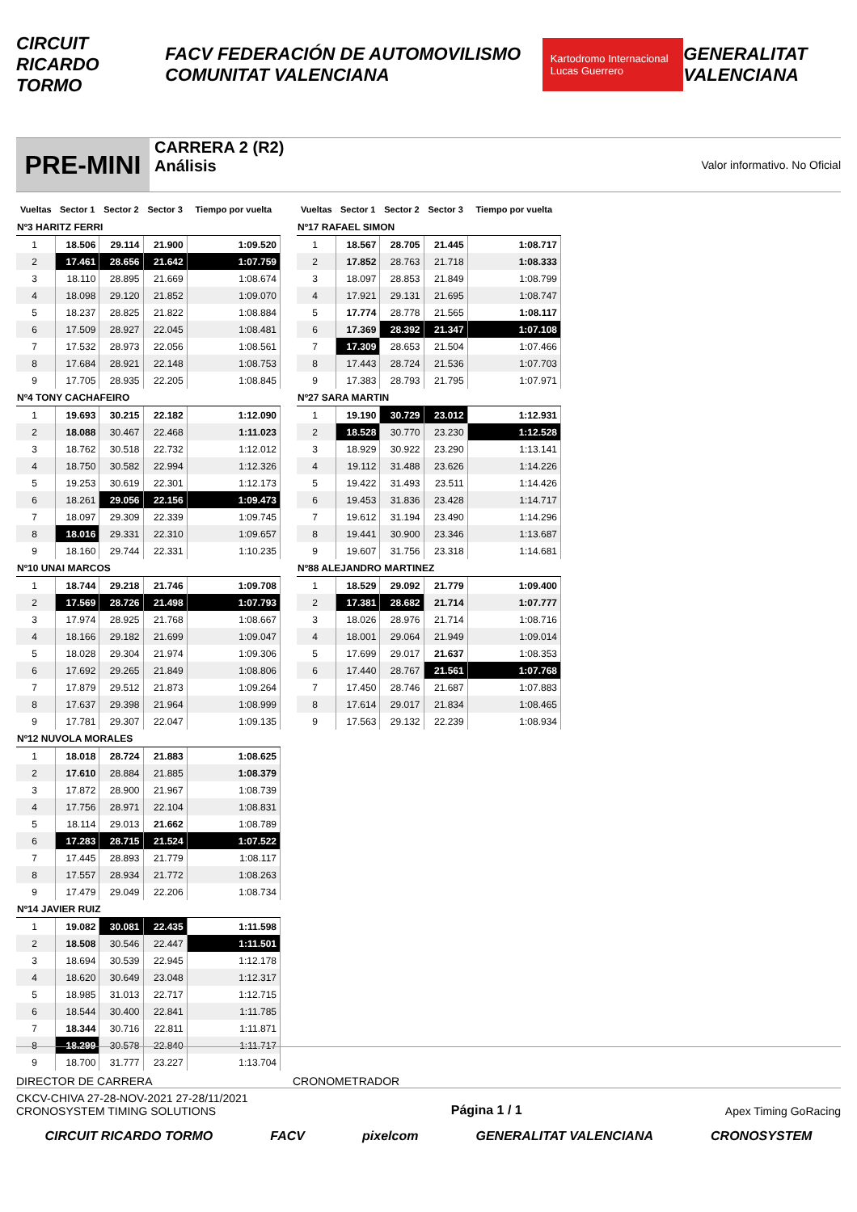CIRCUIT RICARDO TORMO FACV FEDERACIÓN DE AUTOMOVILISMO COMUNITAT VALENCIANA Kartodromo Internacional Lucas Guerrero GENERALITAT VALENCIANA
PRE-MINI
CARRERA 2 (R2)
Análisis
Valor informativo. No Oficial
| Vueltas | Sector 1 | Sector 2 | Sector 3 | Tiempo por vuelta |
| --- | --- | --- | --- | --- |
| Nº3 HARITZ FERRI | | | | |
| 1 | 18.506 | 29.114 | 21.900 | 1:09.520 |
| 2 | 17.461 | 28.656 | 21.642 | 1:07.759 |
| 3 | 18.110 | 28.895 | 21.669 | 1:08.674 |
| 4 | 18.098 | 29.120 | 21.852 | 1:09.070 |
| 5 | 18.237 | 28.825 | 21.822 | 1:08.884 |
| 6 | 17.509 | 28.927 | 22.045 | 1:08.481 |
| 7 | 17.532 | 28.973 | 22.056 | 1:08.561 |
| 8 | 17.684 | 28.921 | 22.148 | 1:08.753 |
| 9 | 17.705 | 28.935 | 22.205 | 1:08.845 |
| Nº4 TONY CACHAFEIRO | | | | |
| 1 | 19.693 | 30.215 | 22.182 | 1:12.090 |
| 2 | 18.088 | 30.467 | 22.468 | 1:11.023 |
| 3 | 18.762 | 30.518 | 22.732 | 1:12.012 |
| 4 | 18.750 | 30.582 | 22.994 | 1:12.326 |
| 5 | 19.253 | 30.619 | 22.301 | 1:12.173 |
| 6 | 18.261 | 29.056 | 22.156 | 1:09.473 |
| 7 | 18.097 | 29.309 | 22.339 | 1:09.745 |
| 8 | 18.016 | 29.331 | 22.310 | 1:09.657 |
| 9 | 18.160 | 29.744 | 22.331 | 1:10.235 |
| Nº10 UNAI MARCOS | | | | |
| 1 | 18.744 | 29.218 | 21.746 | 1:09.708 |
| 2 | 17.569 | 28.726 | 21.498 | 1:07.793 |
| 3 | 17.974 | 28.925 | 21.768 | 1:08.667 |
| 4 | 18.166 | 29.182 | 21.699 | 1:09.047 |
| 5 | 18.028 | 29.304 | 21.974 | 1:09.306 |
| 6 | 17.692 | 29.265 | 21.849 | 1:08.806 |
| 7 | 17.879 | 29.512 | 21.873 | 1:09.264 |
| 8 | 17.637 | 29.398 | 21.964 | 1:08.999 |
| 9 | 17.781 | 29.307 | 22.047 | 1:09.135 |
| Nº12 NUVOLA MORALES | | | | |
| 1 | 18.018 | 28.724 | 21.883 | 1:08.625 |
| 2 | 17.610 | 28.884 | 21.885 | 1:08.379 |
| 3 | 17.872 | 28.900 | 21.967 | 1:08.739 |
| 4 | 17.756 | 28.971 | 22.104 | 1:08.831 |
| 5 | 18.114 | 29.013 | 21.662 | 1:08.789 |
| 6 | 17.283 | 28.715 | 21.524 | 1:07.522 |
| 7 | 17.445 | 28.893 | 21.779 | 1:08.117 |
| 8 | 17.557 | 28.934 | 21.772 | 1:08.263 |
| 9 | 17.479 | 29.049 | 22.206 | 1:08.734 |
| Nº14 JAVIER RUIZ | | | | |
| 1 | 19.082 | 30.081 | 22.435 | 1:11.598 |
| 2 | 18.508 | 30.546 | 22.447 | 1:11.501 |
| 3 | 18.694 | 30.539 | 22.945 | 1:12.178 |
| 4 | 18.620 | 30.649 | 23.048 | 1:12.317 |
| 5 | 18.985 | 31.013 | 22.717 | 1:12.715 |
| 6 | 18.544 | 30.400 | 22.841 | 1:11.785 |
| 7 | 18.344 | 30.716 | 22.811 | 1:11.871 |
| 8 | 18.299 | 30.578 | 22.840 | 1:11.717 |
| 9 | 18.700 | 31.777 | 23.227 | 1:13.704 |
| Vueltas | Sector 1 | Sector 2 | Sector 3 | Tiempo por vuelta |
| --- | --- | --- | --- | --- |
| Nº17 RAFAEL SIMON | | | | |
| 1 | 18.567 | 28.705 | 21.445 | 1:08.717 |
| 2 | 17.852 | 28.763 | 21.718 | 1:08.333 |
| 3 | 18.097 | 28.853 | 21.849 | 1:08.799 |
| 4 | 17.921 | 29.131 | 21.695 | 1:08.747 |
| 5 | 17.774 | 28.778 | 21.565 | 1:08.117 |
| 6 | 17.369 | 28.392 | 21.347 | 1:07.108 |
| 7 | 17.309 | 28.653 | 21.504 | 1:07.466 |
| 8 | 17.443 | 28.724 | 21.536 | 1:07.703 |
| 9 | 17.383 | 28.793 | 21.795 | 1:07.971 |
| Nº27 SARA MARTIN | | | | |
| 1 | 19.190 | 30.729 | 23.012 | 1:12.931 |
| 2 | 18.528 | 30.770 | 23.230 | 1:12.528 |
| 3 | 18.929 | 30.922 | 23.290 | 1:13.141 |
| 4 | 19.112 | 31.488 | 23.626 | 1:14.226 |
| 5 | 19.422 | 31.493 | 23.511 | 1:14.426 |
| 6 | 19.453 | 31.836 | 23.428 | 1:14.717 |
| 7 | 19.612 | 31.194 | 23.490 | 1:14.296 |
| 8 | 19.441 | 30.900 | 23.346 | 1:13.687 |
| 9 | 19.607 | 31.756 | 23.318 | 1:14.681 |
| Nº88 ALEJANDRO MARTINEZ | | | | |
| 1 | 18.529 | 29.092 | 21.779 | 1:09.400 |
| 2 | 17.381 | 28.682 | 21.714 | 1:07.777 |
| 3 | 18.026 | 28.976 | 21.714 | 1:08.716 |
| 4 | 18.001 | 29.064 | 21.949 | 1:09.014 |
| 5 | 17.699 | 29.017 | 21.637 | 1:08.353 |
| 6 | 17.440 | 28.767 | 21.561 | 1:07.768 |
| 7 | 17.450 | 28.746 | 21.687 | 1:07.883 |
| 8 | 17.614 | 29.017 | 21.834 | 1:08.465 |
| 9 | 17.563 | 29.132 | 22.239 | 1:08.934 |
DIRECTOR DE CARRERA CRONOMETRADOR
CKCV-CHIVA 27-28-NOV-2021 27-28/11/2021
CRONOSYSTEM TIMING SOLUTIONS
Página 1 / 1
Apex Timing GoRacing
CIRCUIT RICARDO TORMO FACV pixelcom GENERALITAT VALENCIANA CRONOSYSTEM